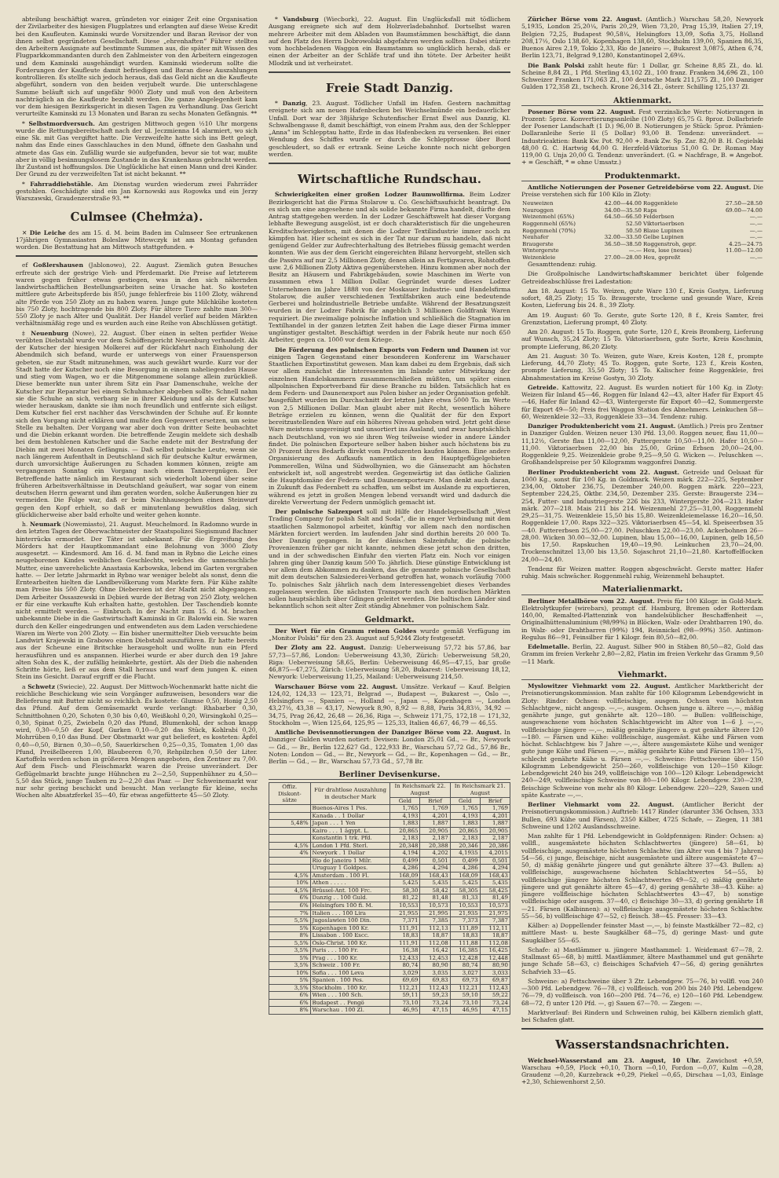abteilung beschäftigt waren, gründeten vor einiger Zeit eine Organisation der Zivilarbeiter des hiesigen Flugplatzes und erlangten auf diese Weise Kredit bei den Kaufleuten. Kaminski wurde Vorsitzender und Baran Revisor der von ihnen selbst gegründeten Gesellschaft. Diese „ehrenhaften“ Führer stellten den Arbeitern Assignate auf bestimmte Summen aus, die später mit Wissen des Flugparkkommandanten durch den Zahlmeister von den Arbeitern eingezogen und dem Kaminski ausgehändigt wurden. Kaminski wiederum sollte die Forderungen der Kaufleute damit befriedigen und Baran diese Auszahlungen kontrollieren. Es stellte sich jedoch heraus, daß das Geld nicht an die Kaufleute abgeführt, sondern von den beiden verjubelt wurde. Die unterschlagene Summe beläuft sich auf ungefähr 9000 Zloty und muß von den Arbeitern nachträglich an die Kaufleute bezahlt werden. Die ganze Angelegenheit kam vor dem hiesigen Bezirksgericht in diesen Tagen zu Verhandlung. Das Gericht verurteilte Kaminski zu 13 Monaten und Baran zu sechs Monaten Gefängnis. **
* Selbstmordversuch. Am gestrigen Mittwoch gegen ½10 Uhr morgens wurde die Rettungsbereitschaft nach der ul. Jeczmienna 14 alarmiert, wo sich eine Sk. mit Gas vergiftet hatte. Die Verzweifelte hatte sich ins Bett gelegt, nahm das Ende eines Gasschlauches in den Mund, öffnete den Gashahn und atmete das Gas ein. Zufällig wurde sie aufgefunden, bevor sie tot war, mußte aber in völlig besinnungslosem Zustande in das Krankenhaus gebracht werden. Ihr Zustand ist hoffnungslos. Die Unglückliche hat einen Mann und drei Kinder. Der Grund zu der verzweifelten Tat ist nicht bekannt. **
* Fahrraddiebstähle. Am Dienstag wurden wiederum zwei Fahrräder gestohlen. Geschädigte sind ein Jan Kornowski aus Rogowka und ein Jerzy Warszawski, Graudenzerstraße 93. **
Culmsee (Chełmża).
✕ Die Leiche des am 15. d. M. beim Baden im Culmseer See ertrunkenen 17jährigen Gymnasiasten Boleslaw Mitewczyk ist am Montag gefunden worden. Die Bestattung hat am Mittwoch stattgefunden. +
ef Goßlershausen (Jablonowo), 22. August. Ziemlich guten Besuches erfreute sich der gestrige Vieh- und Pferdemarkt. Die Preise auf letzterem waren gegen früher etwas gestiegen, was in den sich nähernden landwirtschaftlichen Bestellungsarbeiten seine Ursache hat. So kosteten mittlere gute Arbeitspferde bis 850, junge fehlerfreie bis 1100 Zloty, während alte Pferde von 250 Zloty an zu haben waren. Junge gute Milchkühe kosteten bis 750 Zloty, hochtragende bis 800 Zloty. Für ältere Tiere zahlte man 300—550 Zloty je nach Alter und Qualität. Der Handel verlief auf beiden Märkten verhältnismäßig rege und es wurden auch eine Reihe von Abschlüssen getätigt.
‡ Neuenburg (Nowe), 22. August. Über einen in selten perfider Weise verübten Diebstahl wurde vor dem Schöffengericht Neuenburg verhandelt. Als der Kutscher der hiesigen Molkerei auf der Rückfahrt nach Einholung der Abendmilch sich befand, wurde er unterwegs von einer Frauensperson gebeten, sie zur Stadt mitzunehmen, was auch gewährt wurde. Kurz vor der Stadt hatte der Kutscher noch eine Besorgung in einem naheliegenden Hause und stieg vom Wagen, wo er die Mitgenommene solange allein zurückließ. Diese bemerkte nun unter ihrem Sitz ein Paar Damenschuhe, welche der Kutscher zur Reparatur bei einem Schuhmacher abgeben sollte. Schnell nahm sie die Schuhe an sich, verbarg sie in ihrer Kleidung und als der Kutscher wieder herauskam, dankte sie ihm noch freundlich und entfernte sich eiligst. Dem Kutscher fiel erst nachher das Verschwinden der Schuhe auf. Er konnte sich den Vorgang nicht erklären und mußte den Gegenwert ersetzen, um seine Stelle zu behalten. Der Vorgang war aber doch von dritter Seite beobachtet und die Diebin erkannt worden. Die betreffende Zeugin meldete sich deshalb bei dem bestohlenen Kutscher und die Sache endete mit der Bestrafung der Diebin mit zwei Monaten Gefängnis. — Daß selbst polnische Leute, wenn sie nach längerem Aufenthalt in Deutschland sich für deutsche Kultur erwärmen, durch unvorsichtige Äußerungen zu Schaden kommen können, zeigte am vergangenen Sonntag ein Vorgang nach einem Tanzvergnügen. Der Betreffende hatte nämlich im Restaurant sich wiederholt lobend über seine früheren Arbeitsverhältnisse in Deutschland geäußert, war sogar von einem deutschen Herrn gewarnt und ihm geraten worden, solche Äußerungen hier zu vermeiden. Die Folge war, daß er beim Nachhausegehen einen Steinwurf gegen den Kopf erhielt, so daß er minutenlang bewußtlos dalag, sich glücklicherweise aber bald erholte und weiter gehen konnte.
h. Neumark (Nowemiasto), 21. August. Meuchelmord. In Radomno wurde in den letzten Tagen der Oberwachtmeister der Staatspolizei Siegismund Bachner hinterrücks ermordet. Der Täter ist unbekannt. Für die Ergreifung des Mörders hat der Hauptkommandant eine Belohnung von 3000 Zloty ausgesetzt. — Kindesmord. Am 16. d. M. fand man in Rybno die Leiche eines neugeborenen Kindes weiblichen Geschlechts, welches die unmenschliche Mutter, eine unverehelichte Anastasia Karbowska, lebend im Garten vergraben hatte. — Der letzte Jahrmarkt in Rybno war weniger belebt als sonst, denn die Erntearbeiten hielten die Landbevölkerung vom Markte fern. Für Kühe zahlte man Preise bis 500 Zloty. Ohne Diebereien ist der Markt nicht abgegangen. Dem Arbeiter Ossaszewski in Dębień wurde der Betrag von 250 Zloty, welchen er für eine verkaufte Kuh erhalten hatte, gestohlen. Der Taschendieb konnte nicht ermittelt werden. — Einbruch. In der Nacht zum 15. d. M. brachen unbekannte Diebe in die Gastwirtschaft Kaminski in Gr. Balowki ein. Sie waren durch den Keller eingedrungen und entwendeten aus dem Laden verschiedene Waren im Werte von 200 Zloty. — Ein bisher unermittelter Dieb versuchte beim Landwirt Krajewski in Grabowo einen Diebstahl auszuführen. Er hatte bereits aus der Scheune eine Britschke herausgeholt und wollte nun ein Pferd herausführen und es anspannen. Hierbei wurde er aber durch den 19 Jahre alten Sohn des K., der zufällig heimkehrte, gestört. Als der Dieb die nahenden Schritte hörte, ließ er aus dem Stall heraus und warf dem jungen K. einen Stein ins Gesicht. Darauf ergriff er die Flucht.
a Schwetz (Swiecie), 22. August. Der Mittwoch-Wochenmarkt hatte nicht die reichliche Beschickung wie sein Vorgänger aufzuweisen, besonders war die Belieferung mit Butter nicht so reichlich. Es kostete: Glumse 0,50, Honig 2,50 das Pfund. Auf dem Gemüsemarkt wurde verlangt: Rhabarber 0,30, Schnittbohnen 0,20, Schoten 0,30 bis 0,40, Weißkohl 0,20, Wirsingkohl 0,25—0,30, Spinat 0,25, Zwiebeln 0,20 das Pfund, Blumenkohl, der schon knapp wird, 0,30—0,50 der Kopf, Gurken 0,10—0,20 das Stück, Kohlrabi 0,20, Mohrrüben 0,10 das Bund. Der Obstmarkt war gut beliefert, es kosteten: Äpfel 0,40—0,50, Birnen 0,30—0,50, Sauerkirschen 0,25—0,35, Tomaten 1,00 das Pfund, Preißelbeeren 1,00, Blaubeeren 0,70, Rehpilzchen 0,50 der Liter. Kartoffeln werden schon in größeren Mengen angeboten, den Zentner zu 7,00. Auf dem Fisch- und Fleischmarkt waren die Preise unverändert. Der Geflügelmarkt brachte junge Hühnchen zu 2—2,50, Suppenhühner zu 4,50—5,50 das Stück, junge Tauben zu 2—2,20 das Paar. — Der Schweinemarkt war nur sehr gering beschickt und besucht. Man verlangte für kleine, sechs Wochen alte Absatzferkel 35—40, für etwas angefütterte 45—50 Zloty.
* Vandsburg (Wiecbork), 22. August. Ein Unglücksfall mit tödlichem Ausgang ereignete sich auf dem Holzverladebahnhof. Dortselbst waren mehrere Arbeiter mit dem Abladen von Baumstämmen beschäftigt, die dann auf den Platz des Herrn Dobrowolski abgefahren werden sollten. Dabei stürzte vom hochbeladenen Waggon ein Baumstamm so unglücklich herab, daß er einen der Arbeiter an der Schläfe traf und ihn tötete. Der Arbeiter heißt Mlodzik und ist verheiratet.
Freie Stadt Danzig.
* Danzig, 23. August. Tödlicher Unfall im Hafen. Gestern nachmittag ereignete sich am neuen Hafenbecken bei Weichselmünde ein bedauerlicher Unfall. Dort war der 38jährige Schutenfischer Ernst Ewel aus Danzig, Kl. Schwalbengasse 8, damit beschäftigt, von einem Prahm aus, den der Schlepper „Anna“ im Schlepptau hatte, Erde in das Hafenbecken zu versenken. Bei einer Wendung des Schiffes wurde er durch die Schlepptrosse über Bord geschleudert, so daß er ertrank. Seine Leiche konnte noch nicht geborgen werden.
Wirtschaftliche Rundschau.
Schwierigkeiten einer großen Lodzer Baumwollfirma. Beim Lodzer Bezirksgericht hat die Firma Stolarow u. Co. Geschäftsaufsicht beantragt. Da es sich um eine angesehene und als solide bekannte Firma handelt, dürfte dem Antrag stattgegeben werden. In der Lodzer Geschäftswelt hat dieser Vorgang lebhafte Bewegung ausgelöst, ist er doch charakteristisch für die ungeheuren Kreditschwierigkeiten, mit denen die Lodzer Textilindustrie immer noch zu kämpfen hat. Hier scheint es sich in der Tat nur darum zu handeln, daß nicht genügend Gelder zur Aufrechterhaltung des Betriebes flüssig gemacht werden konnten. Wie aus der dem Gericht eingereichten Bilanz hervorgeht, stellen sich die Passiva auf nur 2,5 Millionen Zloty, denen allein an Fertigwaren, Rohstoffen usw. 2,6 Millionen Zloty Aktiva gegenüberstehen. Hinzu kommen aber noch der Besitz an Häusern und Fabrikgebäuden, sowie Maschinen im Werte von zusammen etwa 1 Million Dollar. Gegründet wurde dieses Lodzer Unternehmen im Jahre 1888 von der Moskauer Industrie- und Handelsfirma Stolarow, die außer verschiedenen Textilfabriken auch eine bedeutende Gerberei und holzindustrielle Betriebe umfaßte. Während der Besatzungszeit wurden in der Lodzer Fabrik für angeblich 3 Millionen Goldfrank Waren requiriert. Die zweimalige polnische Inflation und schließlich die Stagnation im Textilhandel in der ganzen letzten Zeit haben die Lage dieser Firma immer ungünstiger gestaltet. Beschäftigt werden in der Fabrik heute nur noch 650 Arbeiter, gegen ca. 1000 vor dem Kriege.
Die Förderung des polnischen Exports von Federn und Daunen ist vor einigen Tagen Gegenstand einer besonderen Konferenz im Warschauer Staatlichen Exportinstitut gewesen. Man kam dabei zu dem Ergebnis, daß sich vor allem zunächst die Interessenten im Inlande unter Mitwirkung der einzelnen Handelskammern zusammenschließen müßten, um später einen allpolnischen Exportverband für diese Branche zu bilden. Tatsächlich hat es dem Federn- und Daunenexport aus Polen bisher an jeder Organisation gefehlt. Ausgeführt wurden im Durchschnitt der letzten Jahre etwa 5000 To. im Werte von 2,5 Millionen Dollar. Man glaubt aber mit Recht, wesentlich höhere Beträge erzielen zu können, wenn die Qualität der für den Export bereitzustellenden Ware auf ein höheres Niveau gehoben wird. Jetzt geht diese Ware meistens ungereinigt und unsortiert ins Ausland, und zwar hauptsächlich nach Deutschland, von wo sie ihren Weg teilweise wieder in andere Länder findet. Die polnischen Exporteure selber haben bisher auch höchstens bis zu 20 Prozent ihres Bedarfs direkt vom Produzenten kaufen können. Eine andere Organisierung des Aufkaufs namentlich in den Hauptgeflügelgebieten Pommerellen, Wilna und Südwolhynien, wo die Gänsezucht am höchsten entwickelt ist, soll angestrebt werden. Gegenwärtig ist das östliche Galizien die Hauptdomäne der Federn- und Daunenexporteure. Man denkt auch daran, in Zukunft das Federnbett zu schaffen, um selbst im Auslande zu exportieren, während es jetzt in großen Mengen lebend versandt wird und dadurch die direkte Verwertung der Federn unmöglich gemacht ist.
Der polnische Salzexport soll mit Hilfe der Handelsgesellschaft „West Trading Company for polish Salt and Soda“, die in enger Verbindung mit dem staatlichen Salzmonopol arbeitet, künftig vor allem nach den nordischen Märkten forciert werden. Im laufenden Jahr sind dorthin bereits 20 000 To. über Danzig gegangen. In der dänischen Salzeinfuhr, die polnische Provenienzen früher gar nicht kannte, nehmen diese jetzt schon den dritten, und in der schwedischen Einfuhr den vierten Platz ein. Noch vor einigen Jahren ging über Danzig kaum 500 To. jährlich. Diese günstige Entwicklung ist vor allem dem Abkommen zu danken, das die genannte polnische Gesellschaft mit dem deutschen Salzsiederei-Verband getroffen hat, wonach vorläufig 7000 To. polnisches Salz jährlich nach dem Interessengebiet dieses Verbandes zugelassen werden. Die nächsten Transporte nach den nordischen Märkten sollen hauptsächlich über Gdingen geleitet werden. Die baltischen Länder sind bekanntlich schon seit alter Zeit ständig Abnehmer von polnischem Salz.
Geldmarkt.
Der Wert für ein Gramm reinen Goldes wurde gemäß Verfügung im „Monitor Polski“ für den 23. August auf 5,9244 Zloty festgesetzt.
Der Zloty am 22. August. Danzig: Ueberweisung 57,72 bis 57,86, bar 57,73—57,86, London: Ueberweisung 43,30, Zürich: Ueberweisung 58,20, Riga: Ueberweisung 58,65, Berlin: Ueberweisung 46,95—47,15, bar große 46,875—47,275, Zürich: Ueberweisung 58,20, Bukarest: Ueberweisung 18,12, Newyork: Ueberweisung 11,25, Mailand: Ueberweisung 214,50.
Warschauer Börse vom 22. August. Umsätze. Verkauf — Kauf. Belgien 124,02, 124,33 — 123,71, Belgrad —, Budapest —, Bukarest —, Oslo —, Helsingfors —, Spanien —, Holland —, Japan —, Kopenhagen —, London 43,27½, 43,38 — 43,17, Newyork 8,90, 8,92 — 8,88, Paris 34,83½, 34,92 — 34,75, Prag 26,42, 26,48 — 26,36, Riga —, Schweiz 171,75, 172,18 — 171,32, Stockholm —, Wien 125,64, 125,95 — 125,33, Italien 46,67, 46,79 — 46,55.
Amtliche Devisennotierungen der Danziger Börse vom 22. August. In Danziger Gulden wurden notiert: Devisen: London 25,01 Gd., — Br., Newyork — Gd., — Br., Berlin 122,627 Gd., 122,933 Br., Warschau 57,72 Gd., 57,86 Br., Noten: London — Gd., — Br., Newyork — Gd., — Br., Kopenhagen — Gd., — Br., Berlin — Gd., — Br., Warschau 57,73 Gd., 57,78 Br.
Berliner Devisenkurse.
| Offiz. Diskont-sätze | Für drahtlose Auszahlung in deutscher Mark | In Reichsmark 22. August | | In Reichsmark 21. August | |
| --- | --- | --- | --- | --- | --- |
| | | Geld | Brief | Geld | Brief |
| | Buenos-Aires 1 Pes. | 1,765 | 1,769 | 1,765 | 1,769 |
| | Kanada . . 1 Dollar | 4,193 | 4,201 | 4,193 | 4,201 |
| 5,48% | Japan . . . 1 Yen | 1,883 | 1,887 | 1,883 | 1,887 |
| | Kairo . . . 1 ägypt. L. | 20,865 | 20,905 | 20,865 | 20,905 |
| | Konstantin 1 trk. Pfd. | 2,183 | 2,187 | 2,183 | 2,187 |
| 4,5% | London 1 Pfd. Sterl. | 20,348 | 20,388 | 20,346 | 20,386 |
| 4% | Newyork . 1 Dollar | 4,194 | 4,202 | 4,1935 | 4,2015 |
| | Rio de Janeiro 1 Milr. | 0,499 | 0,501 | 0,499 | 0,501 |
| | Uruguay 1 Goldpes. | 4,286 | 4,294 | 4,286 | 4,294 |
| 4,5% | Amsterdam . 100 Fl. | 168,09 | 168,43 | 168,09 | 168,43 |
| 10% | Athen . . . . . | 5,425 | 5,435 | 5,425 | 5,435 |
| 4,5% | Brüssel-Ant. 100 Frc. | 58,30 | 58,42 | 58,305 | 58,425 |
| 6% | Danzig . . 100 Guld. | 81,22 | 81,48 | 81,33 | 81,49 |
| 6% | Helsingfors 100 fi. M. | 10,553 | 10,573 | 10,553 | 10,573 |
| 7% | Italien . . . 100 Lira | 21,955 | 21,995 | 21,935 | 21,975 |
| 5,5% | Jugoslawien 100 Din. | 7,371 | 7,385 | 7,373 | 7,387 |
| 5% | Kopenhagen 100 Kr. | 111,91 | 112,13 | 111,89 | 112,11 |
| 8% | Lissabon . 100 Escc. | 18,83 | 18,87 | 18,83 | 18,87 |
| 5,5% | Oslo-Christ. 100 Kr. | 111,91 | 112,08 | 111,88 | 112,08 |
| 3,5% | Paris . . . 100 Fr. | 16,38 | 16,42 | 16,385 | 16,425 |
| 5% | Prag . . . 100 Kr. | 12,433 | 12,453 | 12,428 | 12,448 |
| 3,5% | Schweiz . 100 Fr. | 80,74 | 80,90 | 80,74 | 80,90 |
| 10% | Sofia . . . 100 Leva | 3,029 | 3,035 | 3,027 | 3,033 |
| 5% | Spanien . 100 Pes. | 69,69 | 69,83 | 69,73 | 69,87 |
| 3,5% | Stockholm . 100 Kr. | 112,21 | 112,43 | 112,21 | 112,43 |
| 6% | Wien . . . 100 Sch. | 59,11 | 59,23 | 59,10 | 59,22 |
| 6% | Budapest . . Pengö | 73,10 | 73,24 | 73,10 | 73,24 |
| 8% | Warschau . 100 Zl. | 46,95 | 47,15 | 46,95 | 47,15 |
Züricher Börse vom 22. August. (Amtlich.) Warschau 58,20, Newyork 5,1935, London 25,20¼, Paris 20,29, Wien 73,20, Prag 15,39, Italien 27,19, Belgien 72,25, Budapest 90,58¼, Helsingfors 13,09, Sofia 3,75, Holland 208,17½, Oslo 138,60, Kopenhagen 138,60, Stockholm 139,00, Spanien 86,35, Buenos Aires 2,19, Tokio 2,33, Rio de Janeiro —, Bukarest 3,0875, Athen 6,74, Berlin 123,71, Belgrad 9,1280, Konstantinopel 2,69¼.
Die Bank Polski zahlt heute für: 1 Dollar, gr. Scheine 8,85 Zł., do. kl. Scheine 8,84 Zł., 1 Pfd. Sterling 43,102 Zł., 100 franz. Franken 34,696 Zł., 100 Schweizer Franken 171,063 Zł., 100 deutsche Mark 211,575 Zł., 100 Danziger Gulden 172,358 Zł., tschech. Krone 26,314 Zł., österr. Schilling 125,137 Zł.
Aktienmarkt.
Posener Börse vom 22. August. Fest verzinsliche Werte: Notierungen in Prozent: 5proz. Konvertierungsanleihe (100 Zloty) 65,75 G. 8proz. Dollarbriefe der Posener Landschaft (1 D.) 96,00 B. Notierungen je Stück: 5proz. Prämien-Dollaranleihe Serie II (5 Dollar) 93,00 B. Tendenz: unverändert. — Industrieaktien: Bank Kw. Pot. 92,00 +. Bank Zw. Sp. Zar. 82,00 B. H. Cegielski 48,00 G. C. Hartwig 44,00 G. Herzfeld-Viktorius 51,00 G. Dr. Roman May 119,00 G. Unja 20,00 G. Tendenz: unverändert. (G. = Nachfrage, B. = Angebot. + = Geschäft, * = ohne Umsatz.)
Produktenmarkt.
Amtliche Notierungen der Posener Getreidebörse vom 22. August. Die Preise verstehen sich für 100 Kilo in Zloty:
| Neuweizen | 42.00—44.00 | Roggenkleie | 27.50—28.50 |
| Neuroggen | 34.00—35.50 | Raps | 69.00—74.00 |
| Weizenmehl (65%) | 64.50—66.50 | Felderbsen | —.— |
| Roggenmehl (65%) | 52.50 | Viktoriaerbsen | —.— |
| Roggenmehl (70%) | 50.50 | Blaue Lupinen | —.— |
| Neuhafer | 32.00—33.50 | Gelbe Lupinen | —.— |
| Braugerste | 36.50—38.50 | Roggenstroh, gepr. | 4.25—24.75 |
| Wintergerste | —.— | Heu, lose (neues) | 11.00—12.00 |
| Weizenkleie | 27.00—28.00 | Heu, gepreßt | —.— |
Gesamttendenz: ruhig.
Die Großpolnische Landwirtschaftskammer berichtet über folgende Getreideabschlüsse frei Ladestation:
Am 18. August: 15 To. Weizen, gute Ware 130 f., Kreis Gostyn, Lieferung sofort, 48,25 Zloty; 15 To. Braugerste, trockene und gesunde Ware, Kreis Kosten, Lieferung bis 24. 8., 39 Zloty.
Am 19. August: 60 To. Gerste, gute Sorte 120, 8 f., Kreis Samter, frei Grenzstation, Lieferung prompt, 40 Zloty.
Am 20. August: 15 To. Roggen, gute Sorte, 120 f., Kreis Bromberg, Lieferung auf Wunsch, 35,24 Zloty; 15 To. Viktoriaerbsen, gute Sorte, Kreis Koschmin, prompte Lieferung, 86,20 Zloty.
Am 21. August: 30 To. Weizen, gute Ware, Kreis Kosten, 128 f., prompte Lieferung, 44,70 Zloty; 45 To. Roggen, gute Sorte, 123 f., Kreis Kosten, prompte Lieferung, 35,50 Zloty; 15 To. Kalischer feine Roggenkleie, frei Abnahmestation im Kreise Gostyn, 30 Zloty.
Getreide. Kattowitz, 22. August. Es wurden notiert für 100 Kg. in Zloty: Weizen für Inland 45—46, Roggen für Inland 42—43, alter Hafer für Export 45—46, Hafer für Inland 42—43, Wintergerste für Export 40—42, Sommergerste für Export 49—50; Preis frei Waggon Station des Abnehmers. Leinkuchen 58—60, Weizenkleie 32—33, Roggenkleie 33—34. Tendenz: ruhig.
Danziger Produktenbericht vom 21. August. (Amtlich.) Preis pro Zentner in Danziger Gulden. Weizen neuer 130 Pfd. 13,00. Roggen neuer, flau 11,00—11,12½, Gerste flau 11,00—12,00, Futtergerste 10,50—11,00. Hafer 10,50—11,00. Viktoriaerbsen 22,00 bis 25,00, Grüne Erbsen 20,00—24,00. Roggenkleie 9,25. Weizenkleie grobe 9,25—9,50 G. Wicken —. Peluschken —. Großhandelspreise per 50 Kilogramm waggonfrei Danzig.
Berliner Produktenbericht vom 22. August. Getreide und Oelsaat für 1000 Kg., sonst für 100 Kg. in Goldmark. Weizen märk. 222—225, September 234,00, Oktober 236,75, Dezember 240,00. Roggen märk. 220—223, September 224,25, Oktbr. 234,50, Dezember 235. Gerste: Braugerste 234—254, Futter- und Industriegerste 226 bis 233, Wintergerste 204—213. Hafer märk. 207—218. Mais 211 bis 214. Weizenmehl 27,25—31,00, Roggenmehl 29,25—31,75. Weizenkleie 15,50 bis 15,80. Weizenkleiemelasse 16,20—16,50. Roggenkleie 17,00. Raps 322—325. Viktoriaerbsen 45—54, kl. Speiseerbsen 35—40. Futtererbsen 25,00—27,00. Peluschken 22,00—23,00. Ackerbohnen 26—28,00. Wicken 30.00—32,00. Lupinen, blau 15,00—16,00, Lupinen, gelb 16,50 bis 17,50. Rapskuchen 19,40—19,90. Leinkuchen 23,70—24,00. Trockenschnitzel 13,00 bis 13,50. Sojaschrot 21,10—21,80. Kartoffelflocken 24,00—24,40.
Tendenz für Weizen matter. Roggen abgeschwächt. Gerste matter. Hafer ruhig. Mais schwächer. Roggenmehl ruhig, Weizenmehl behauptet.
Materialienmarkt.
Berliner Metallbörse vom 22. August. Preis für 100 Kilogr. in Gold-Mark. Elektrolytkupfer (wirebars), prompt cif. Hamburg, Bremen oder Rotterdam 140,00, Remalted-Plattenzink von handelsüblicher Beschaffenheit —, Originalhüttenaluminium (98/99%) in Blöcken, Walz- oder Drahtbarren 190, do. in Walz- oder Drahtbarren (99%) 194, Reinnickel (98—99%) 350. Antimon-Regulus 86—91, Feinsilber für 1 Kilogr. fein 80,50—82,00.
Edelmetalle. Berlin, 22. August. Silber 900 in Stäben 80,50—82, Gold das Gramm im freien Verkehr 2,80—2,82, Platin im freien Verkehr das Gramm 9,50—11 Mark.
Viehmarkt.
Myslowitzer Viehmarkt vom 22. August. Amtlicher Marktbericht der Preisnotierungskommission. Man zahlte für 100 Kilogramm Lebendgewicht in Zloty: Rinder: Ochsen: vollfleischige, ausgem. Ochsen vom höchsten Schlachtgew., nicht angesp. —,—, ausgem. Ochsen junge u. ältere —,—, mäßig genährte junge, gut genährte alt. 120—180. — Bullen: vollfleischige, ausgewachsene vom höchsten Schlachtgewicht im Alter von 1—6 J. —,—, vollfleischige jüngere —,—, mäßig genährte jüngere u. gut genährte ältere 120—180. — Färsen und Kühe: vollfleischige, ausgemäst. Kühe und Färsen vom höchst. Schlachtgew. bis 7 Jahre —,—, ältere ausgemästete Kühe und weniger gute junge Kühe und Färsen —,—, mäßig genährte Kühe und Färsen 130—175, schlecht genährte Kühe u. Färsen —,—. Schweine: Fettschweine über 150 Kilogramm Lebendgewicht 250—260, vollfleischige von 120—150 Kilogr. Lebendgewicht 240 bis 249, vollfleischige von 100—120 Kilogr. Lebendgewicht 240—249, vollfleischige Schweine von 80—100 Kilogr. Lebendgew. 230—239, fleischige Schweine von mehr als 80 Kilogr. Lebendgew. 220—229, Sauen und späte Kastrate —,—.
Berliner Viehmarkt vom 22. August. (Amtlicher Bericht der Preisnotierungskommission.) Auftrieb: 1417 Rinder (darunter 336 Ochsen, 333 Bullen, 693 Kühe und Färsen), 2350 Kälber, 4725 Schafe, — Ziegen, 11 381 Schweine und 1202 Auslandsschweine.
Man zahlte für 1 Pfd. Lebendgewicht in Goldpfennigen: Rinder: Ochsen: a) vollfl., ausgemästete höchsten Schlachtwertes (jüngere) 58—61, b) vollfleischige, ausgemästete höchsten Schlachtw. (im Alter von 4 bis 7 Jahren) 54—56, c) junge, fleischige, nicht ausgemästete und ältere ausgemästete 47—50, d) mäßig genährte jüngere und gut genährte ältere 37—43. Bullen: a) vollfleischige, ausgewachsene höchsten Schlachtwertes 54—55, b) vollfleischige jüngere höchsten Schlachtwertes 49—52, c) mäßig genährte jüngere und gut genährte ältere 45—47, d) gering genährte 38—43. Kühe: a) jüngere vollfleischige höchsten Schlachtwertes 43—47, b) sonstige vollfleischige oder ausgem. 37—40, c) fleischige 30—33, d) gering genährte 18—21. Färsen (Kalbinnen): a) vollfleischige ausgemästete höchsten Schlachtw. 55—56, b) vollfleischige 47—52, c) fleisch. 38—45. Fresser: 33—43.
Kälber: a) Doppellender feinster Mast —,—, b) feinste Mastkälber 72—82, c) mittlere Mast- u. beste Saugkälber 68—75, d) geringe Mast- und gute Saugkälber 55—65.
Schafe: a) Mastlämmer u. jüngere Masthammel: 1. Weidemast 67—78, 2. Stallmast 65—68, b) mittl. Mastlämmer, ältere Masthammel und gut genährte junge Schafe 58—63, c) fleischiges Schafvieh 47—56, d) gering genährtes Schafvieh 33—45.
Schweine: a) Fettschweine über 3 Ztr. Lebendgew. 75—76, b) vollfl. von 240—300 Pfd. Lebendgew. 76—78, c) vollfleisch. von 200 bis 240 Pfd. Lebendgew. 76—79, d) vollfleisch. von 160—200 Pfd. 74—76, e) 120—160 Pfd. Lebendgew. 68—72, f) unter 120 Pfd. —, g) Sauen 67—70. — Ziegen: —.
Marktverlauf: Bei Rindern und Schweinen ruhig, bei Kälbern ziemlich glatt, bei Schafen glatt.
Wasserstandsnachrichten.
Weichsel-Wasserstand am 23. August, 10 Uhr. Zawichost +0,59, Warschau +0,59, Plock +0,10, Thorn —0,10, Fordon —0,07, Kulm —0,28, Graudenz —0,20, Kurzebrack +0,29, Piekel —0,65, Dirschau —1,03, Einlage +2,30, Schiewenhorst 2,50.